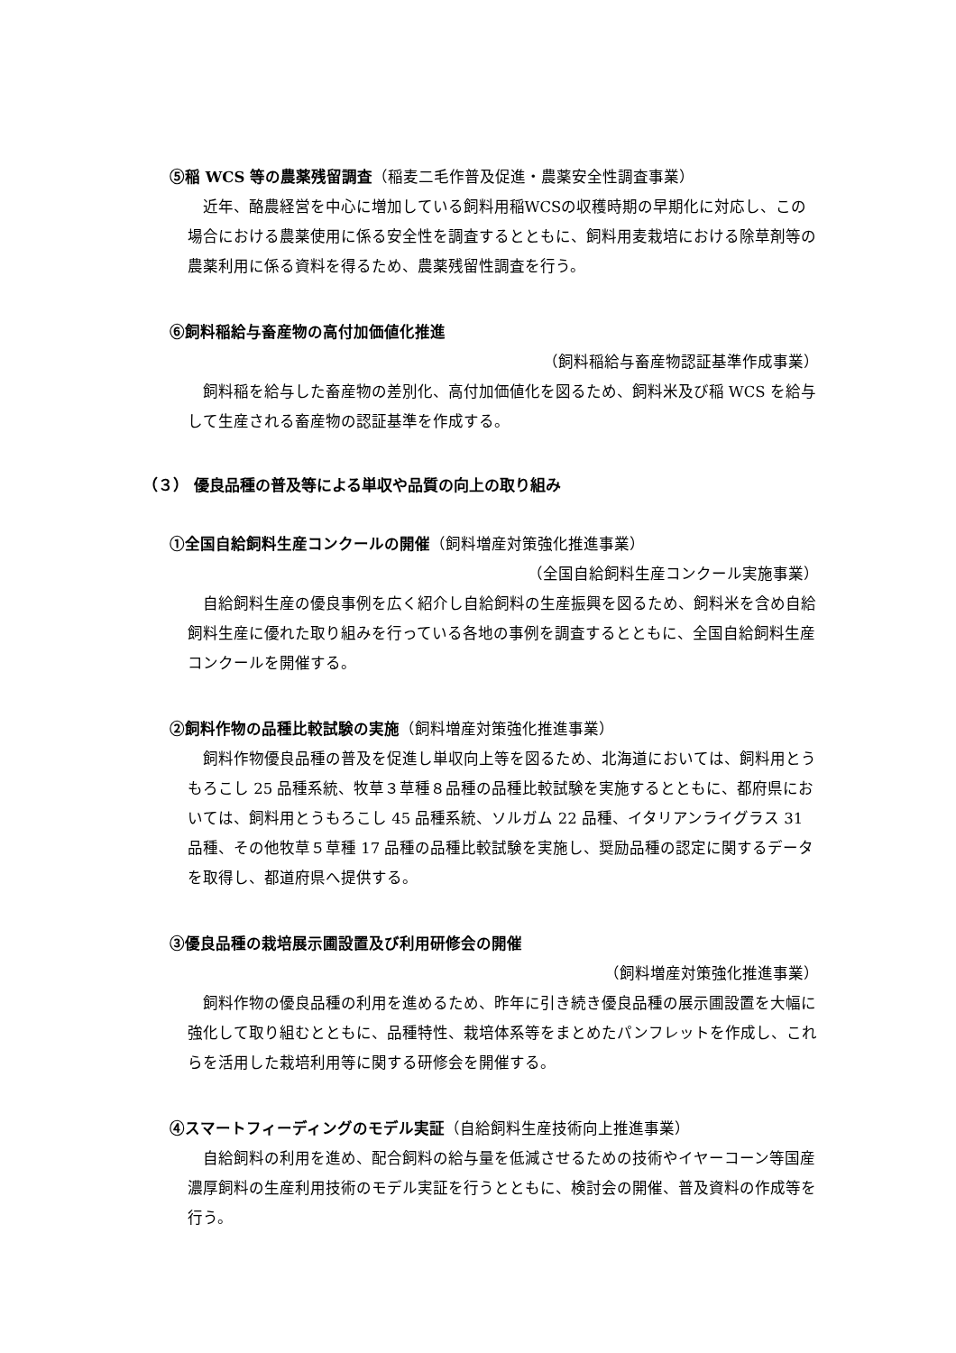⑤稲 WCS 等の農薬残留調査（稲麦二毛作普及促進・農薬安全性調査事業）
近年、酪農経営を中心に増加している飼料用稲WCSの収穫時期の早期化に対応し、この場合における農薬使用に係る安全性を調査するとともに、飼料用麦栽培における除草剤等の農薬利用に係る資料を得るため、農薬残留性調査を行う。
⑥飼料稲給与畜産物の高付加価値化推進
（飼料稲給与畜産物認証基準作成事業）
飼料稲を給与した畜産物の差別化、高付加価値化を図るため、飼料米及び稲 WCS を給与して生産される畜産物の認証基準を作成する。
（３） 優良品種の普及等による単収や品質の向上の取り組み
①全国自給飼料生産コンクールの開催（飼料増産対策強化推進事業）
（全国自給飼料生産コンクール実施事業）
自給飼料生産の優良事例を広く紹介し自給飼料の生産振興を図るため、飼料米を含め自給飼料生産に優れた取り組みを行っている各地の事例を調査するとともに、全国自給飼料生産コンクールを開催する。
②飼料作物の品種比較試験の実施（飼料増産対策強化推進事業）
飼料作物優良品種の普及を促進し単収向上等を図るため、北海道においては、飼料用とうもろこし 25 品種系統、牧草３草種８品種の品種比較試験を実施するとともに、都府県においては、飼料用とうもろこし 45 品種系統、ソルガム 22 品種、イタリアンライグラス 31 品種、その他牧草５草種 17 品種の品種比較試験を実施し、奨励品種の認定に関するデータを取得し、都道府県へ提供する。
③優良品種の栽培展示圃設置及び利用研修会の開催
（飼料増産対策強化推進事業）
飼料作物の優良品種の利用を進めるため、昨年に引き続き優良品種の展示圃設置を大幅に強化して取り組むとともに、品種特性、栽培体系等をまとめたパンフレットを作成し、これらを活用した栽培利用等に関する研修会を開催する。
④スマートフィーディングのモデル実証（自給飼料生産技術向上推進事業）
自給飼料の利用を進め、配合飼料の給与量を低減させるための技術やイヤーコーン等国産濃厚飼料の生産利用技術のモデル実証を行うとともに、検討会の開催、普及資料の作成等を行う。